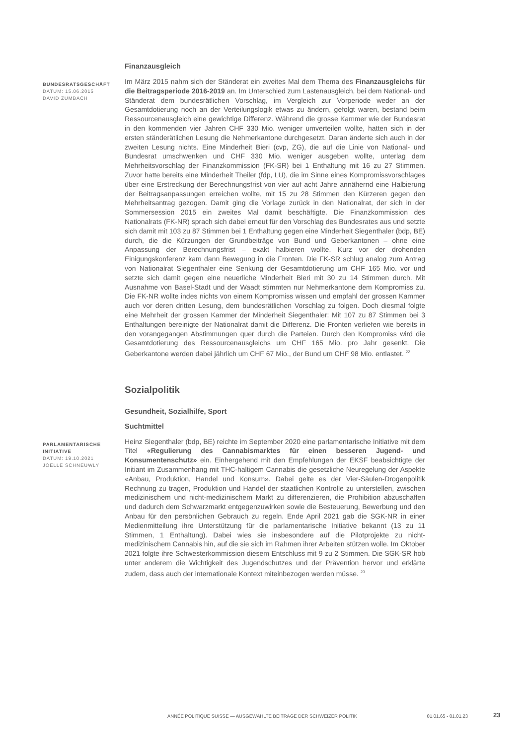Finanzausgleich
BUNDESRATSGESCHÄFT
DATUM: 15.06.2015
DAVID ZUMBACH
Im März 2015 nahm sich der Ständerat ein zweites Mal dem Thema des Finanzausgleichs für die Beitragsperiode 2016-2019 an. Im Unterschied zum Lastenausgleich, bei dem National- und Ständerat dem bundesrätlichen Vorschlag, im Vergleich zur Vorperiode weder an der Gesamtdotierung noch an der Verteilungslogik etwas zu ändern, gefolgt waren, bestand beim Ressourcenausgleich eine gewichtige Differenz. Während die grosse Kammer wie der Bundesrat in den kommenden vier Jahren CHF 330 Mio. weniger umverteilen wollte, hatten sich in der ersten ständerätlichen Lesung die Nehmerkantone durchgesetzt. Daran änderte sich auch in der zweiten Lesung nichts. Eine Minderheit Bieri (cvp, ZG), die auf die Linie von National- und Bundesrat umschwenken und CHF 330 Mio. weniger ausgeben wollte, unterlag dem Mehrheitsvorschlag der Finanzkommission (FK-SR) bei 1 Enthaltung mit 16 zu 27 Stimmen. Zuvor hatte bereits eine Minderheit Theiler (fdp, LU), die im Sinne eines Kompromissvorschlages über eine Erstreckung der Berechnungsfrist von vier auf acht Jahre annähernd eine Halbierung der Beitragsanpassungen erreichen wollte, mit 15 zu 28 Stimmen den Kürzeren gegen den Mehrheitsantrag gezogen. Damit ging die Vorlage zurück in den Nationalrat, der sich in der Sommersession 2015 ein zweites Mal damit beschäftigte. Die Finanzkommission des Nationalrats (FK-NR) sprach sich dabei erneut für den Vorschlag des Bundesrates aus und setzte sich damit mit 103 zu 87 Stimmen bei 1 Enthaltung gegen eine Minderheit Siegenthaler (bdp, BE) durch, die die Kürzungen der Grundbeiträge von Bund und Geberkantonen – ohne eine Anpassung der Berechnungsfrist – exakt halbieren wollte. Kurz vor der drohenden Einigungskonferenz kam dann Bewegung in die Fronten. Die FK-SR schlug analog zum Antrag von Nationalrat Siegenthaler eine Senkung der Gesamtdotierung um CHF 165 Mio. vor und setzte sich damit gegen eine neuerliche Minderheit Bieri mit 30 zu 14 Stimmen durch. Mit Ausnahme von Basel-Stadt und der Waadt stimmten nur Nehmerkantone dem Kompromiss zu. Die FK-NR wollte indes nichts von einem Kompromiss wissen und empfahl der grossen Kammer auch vor deren dritten Lesung, dem bundesrätlichen Vorschlag zu folgen. Doch diesmal folgte eine Mehrheit der grossen Kammer der Minderheit Siegenthaler: Mit 107 zu 87 Stimmen bei 3 Enthaltungen bereinigte der Nationalrat damit die Differenz. Die Fronten verliefen wie bereits in den vorangegangen Abstimmungen quer durch die Parteien. Durch den Kompromiss wird die Gesamtdotierung des Ressourcenausgleichs um CHF 165 Mio. pro Jahr gesenkt. Die Geberkantone werden dabei jährlich um CHF 67 Mio., der Bund um CHF 98 Mio. entlastet. <sup>22</sup>
Sozialpolitik
Gesundheit, Sozialhilfe, Sport
Suchtmittel
PARLAMENTARISCHE INITIATIVE
DATUM: 19.10.2021
JOËLLE SCHNEUWLY
Heinz Siegenthaler (bdp, BE) reichte im September 2020 eine parlamentarische Initiative mit dem Titel «Regulierung des Cannabismarktes für einen besseren Jugend- und Konsumentenschutz» ein. Einhergehend mit den Empfehlungen der EKSF beabsichtigte der Initiant im Zusammenhang mit THC-haltigem Cannabis die gesetzliche Neuregelung der Aspekte «Anbau, Produktion, Handel und Konsum». Dabei gelte es der Vier-Säulen-Drogenpolitik Rechnung zu tragen, Produktion und Handel der staatlichen Kontrolle zu unterstellen, zwischen medizinischem und nicht-medizinischem Markt zu differenzieren, die Prohibition abzuschaffen und dadurch dem Schwarzmarkt entgegenzuwirken sowie die Besteuerung, Bewerbung und den Anbau für den persönlichen Gebrauch zu regeln. Ende April 2021 gab die SGK-NR in einer Medienmitteilung ihre Unterstützung für die parlamentarische Initiative bekannt (13 zu 11 Stimmen, 1 Enthaltung). Dabei wies sie insbesondere auf die Pilotprojekte zu nicht-medizinischem Cannabis hin, auf die sie sich im Rahmen ihrer Arbeiten stützen wolle. Im Oktober 2021 folgte ihre Schwesterkommission diesem Entschluss mit 9 zu 2 Stimmen. Die SGK-SR hob unter anderem die Wichtigkeit des Jugendschutzes und der Prävention hervor und erklärte zudem, dass auch der internationale Kontext miteinbezogen werden müsse. <sup>23</sup>
ANNÉE POLITIQUE SUISSE — AUSGEWÄHLTE BEITRÄGE DER SCHWEIZER POLITIK 01.01.65 - 01.01.23
23